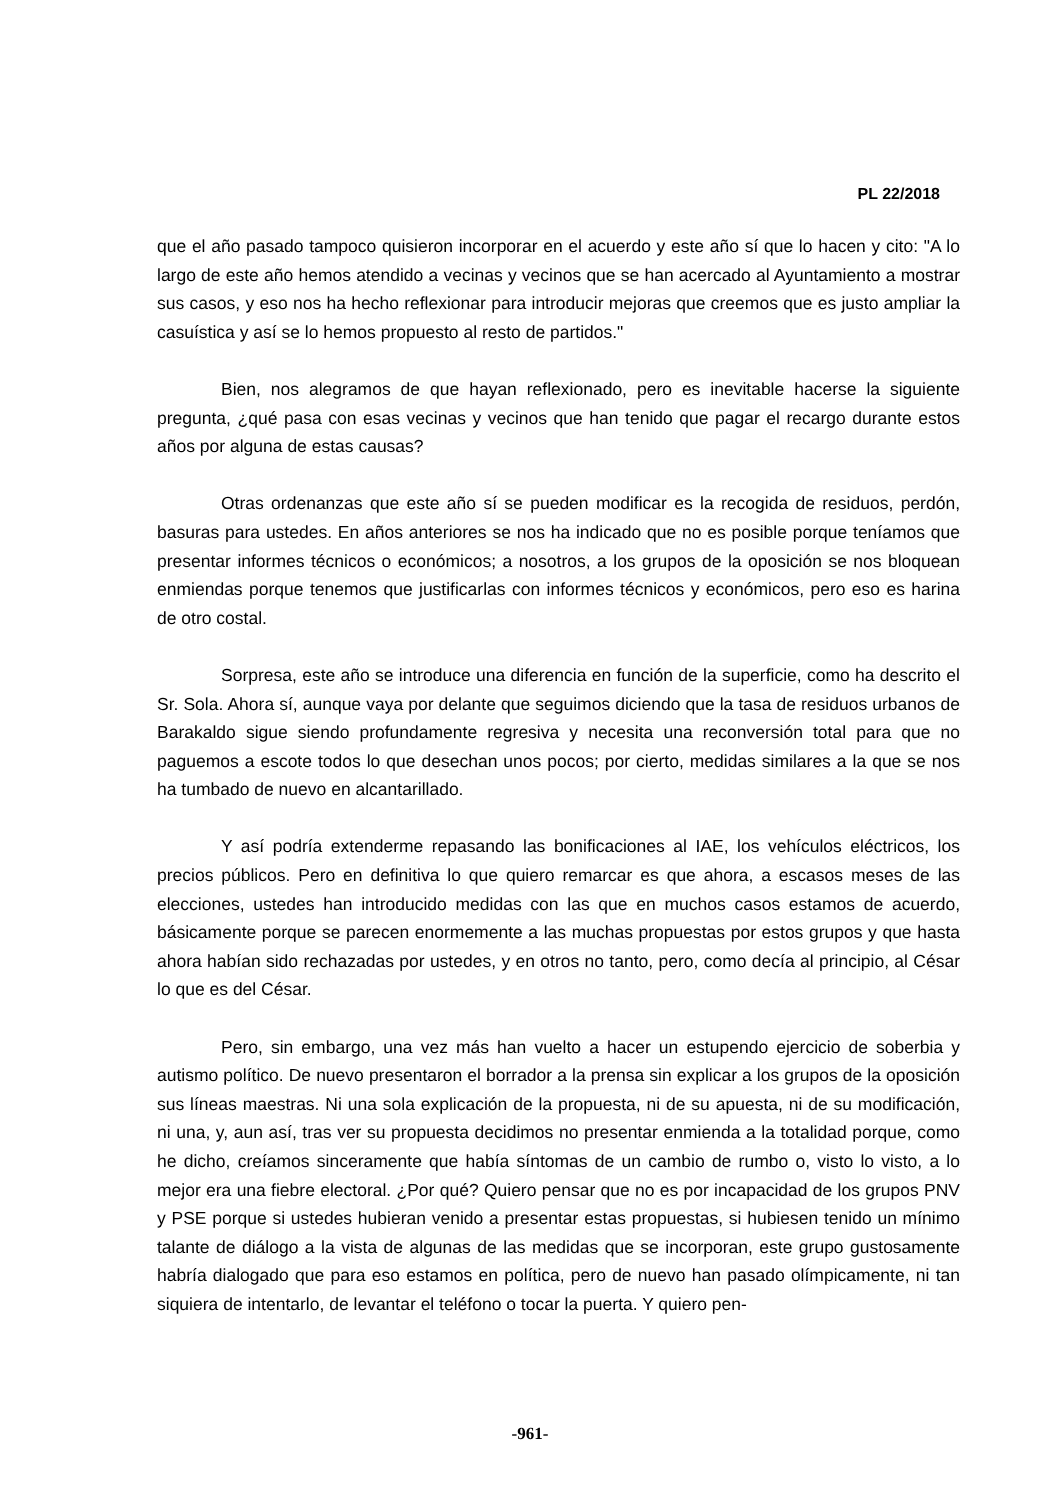PL 22/2018
que el año pasado tampoco quisieron incorporar en el acuerdo y este año sí que lo hacen y cito: "A lo largo de este año hemos atendido a vecinas y vecinos que se han acercado al Ayuntamiento a mostrar sus casos, y eso nos ha hecho reflexionar para introducir mejoras que creemos que es justo ampliar la casuística y así se lo hemos propuesto al resto de partidos."
Bien, nos alegramos de que hayan reflexionado, pero es inevitable hacerse la siguiente pregunta, ¿qué pasa con esas vecinas y vecinos que han tenido que pagar el recargo durante estos años por alguna de estas causas?
Otras ordenanzas que este año sí se pueden modificar es la recogida de residuos, perdón, basuras para ustedes. En años anteriores se nos ha indicado que no es posible porque teníamos que presentar informes técnicos o económicos; a nosotros, a los grupos de la oposición se nos bloquean enmiendas porque tenemos que justificarlas con informes técnicos y económicos, pero eso es harina de otro costal.
Sorpresa, este año se introduce una diferencia en función de la superficie, como ha descrito el Sr. Sola. Ahora sí, aunque vaya por delante que seguimos diciendo que la tasa de residuos urbanos de Barakaldo sigue siendo profundamente regresiva y necesita una reconversión total para que no paguemos a escote todos lo que desechan unos pocos; por cierto, medidas similares a la que se nos ha tumbado de nuevo en alcantarillado.
Y así podría extenderme repasando las bonificaciones al IAE, los vehículos eléctricos, los precios públicos. Pero en definitiva lo que quiero remarcar es que ahora, a escasos meses de las elecciones, ustedes han introducido medidas con las que en muchos casos estamos de acuerdo, básicamente porque se parecen enormemente a las muchas propuestas por estos grupos y que hasta ahora habían sido rechazadas por ustedes, y en otros no tanto, pero, como decía al principio, al César lo que es del César.
Pero, sin embargo, una vez más han vuelto a hacer un estupendo ejercicio de soberbia y autismo político. De nuevo presentaron el borrador a la prensa sin explicar a los grupos de la oposición sus líneas maestras. Ni una sola explicación de la propuesta, ni de su apuesta, ni de su modificación, ni una, y, aun así, tras ver su propuesta decidimos no presentar enmienda a la totalidad porque, como he dicho, creíamos sinceramente que había síntomas de un cambio de rumbo o, visto lo visto, a lo mejor era una fiebre electoral. ¿Por qué? Quiero pensar que no es por incapacidad de los grupos PNV y PSE porque si ustedes hubieran venido a presentar estas propuestas, si hubiesen tenido un mínimo talante de diálogo a la vista de algunas de las medidas que se incorporan, este grupo gustosamente habría dialogado que para eso estamos en política, pero de nuevo han pasado olímpicamente, ni tan siquiera de intentarlo, de levantar el teléfono o tocar la puerta. Y quiero pen-
-961-